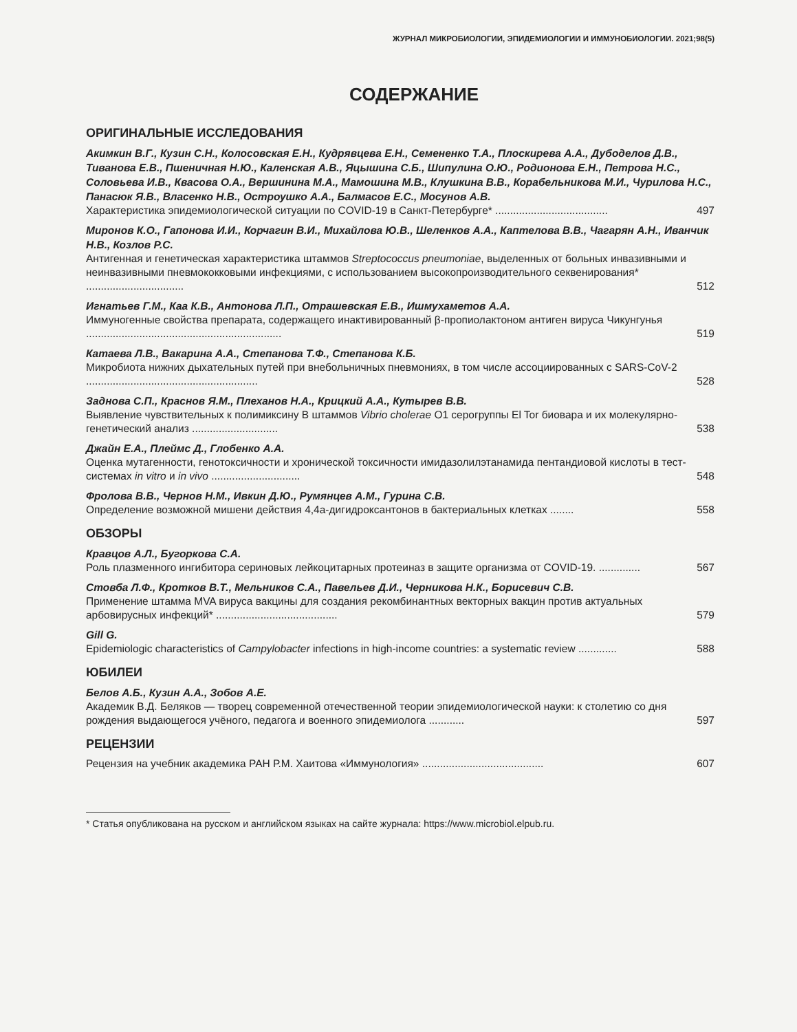ЖУРНАЛ МИКРОБИОЛОГИИ, ЭПИДЕМИОЛОГИИ И ИММУНОБИОЛОГИИ. 2021;98(5)
СОДЕРЖАНИЕ
ОРИГИНАЛЬНЫЕ ИССЛЕДОВАНИЯ
Акимкин В.Г., Кузин С.Н., Колосовская Е.Н., Кудрявцева Е.Н., Семененко Т.А., Плоскирева А.А., Дубоделов Д.В., Тиванова Е.В., Пшеничная Н.Ю., Каленская А.В., Яцышина С.Б., Шипулина О.Ю., Родионова Е.Н., Петрова Н.С., Соловьева И.В., Квасова О.А., Вершинина М.А., Мамошина М.В., Клушкина В.В., Корабельникова М.И., Чурилова Н.С., Панасюк Я.В., Власенко Н.В., Остроушко А.А., Балмасов Е.С., Мосунов А.В.
Характеристика эпидемиологической ситуации по COVID-19 в Санкт-Петербурге* ...................................... 497
Миронов К.О., Гапонова И.И., Корчагин В.И., Михайлова Ю.В., Шеленков А.А., Каптелова В.В., Чагарян А.Н., Иванчик Н.В., Козлов Р.С.
Антигенная и генетическая характеристика штаммов Streptococcus pneumoniae, выделенных от больных инвазивными и неинвазивными пневмококковыми инфекциями, с использованием высокопроизводительного секвенирования* ................................. 512
Игнатьев Г.М., Каа К.В., Антонова Л.П., Отрашевская Е.В., Ишмухаметов А.А.
Иммуногенные свойства препарата, содержащего инактивированный β-пропиолактоном антиген вируса Чикунгунья .................................................................. 519
Катаева Л.В., Вакарина А.А., Степанова Т.Ф., Степанова К.Б.
Микробиота нижних дыхательных путей при внебольничных пневмониях, в том числе ассоциированных с SARS-CoV-2 .......................................................... 528
Заднова С.П., Краснов Я.М., Плеханов Н.А., Крицкий А.А., Кутырев В.В.
Выявление чувствительных к полимиксину В штаммов Vibrio cholerae O1 серогруппы El Tor биовара и их молекулярно-генетический анализ ............................. 538
Джайн Е.А., Плеймс Д., Глобенко А.А.
Оценка мутагенности, генотоксичности и хронической токсичности имидазолилэтанамида пентандиовой кислоты в тест-системах in vitro и in vivo .............................. 548
Фролова В.В., Чернов Н.М., Ивкин Д.Ю., Румянцев А.М., Гурина С.В.
Определение возможной мишени действия 4,4а-дигидроксантонов в бактериальных клетках ........ 558
ОБЗОРЫ
Кравцов А.Л., Бугоркова С.А.
Роль плазменного ингибитора сериновых лейкоцитарных протеиназ в защите организма от COVID-19. .............. 567
Стовба Л.Ф., Кротков В.Т., Мельников С.А., Павельев Д.И., Черникова Н.К., Борисевич С.В.
Применение штамма MVA вируса вакцины для создания рекомбинантных векторных вакцин против актуальных арбовирусных инфекций* ......................................... 579
Gill G.
Epidemiologic characteristics of Campylobacter infections in high-income countries: a systematic review ............. 588
ЮБИЛЕИ
Белов А.Б., Кузин А.А., Зобов А.Е.
Академик В.Д. Беляков — творец современной отечественной теории эпидемиологической науки: к столетию со дня рождения выдающегося учёного, педагога и военного эпидемиолога ............ 597
РЕЦЕНЗИИ
Рецензия на учебник академика РАН Р.М. Хаитова «Иммунология» ......................................... 607
* Статья опубликована на русском и английском языках на сайте журнала: https://www.microbiol.elpub.ru.